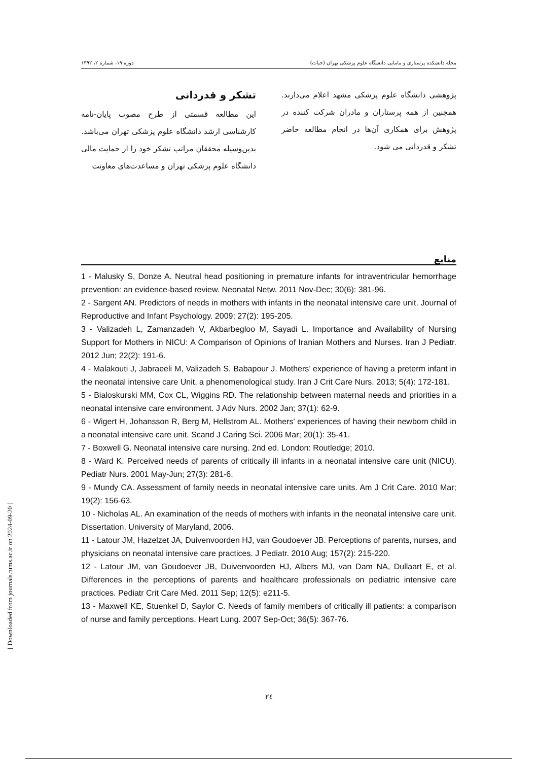مجله دانشکده پرستاری و مامایی دانشگاه علوم پزشکی تهران (حیات) دوره ۱۹، شماره ۲، ۱۳۹۲
تشکر و قدردانی
این مطالعه قسمتی از طرح مصوب پایان-نامه کارشناسی ارشد دانشگاه علوم پزشکی تهران می‌باشد. بدین‌وسیله محققان مراتب تشکر خود را از حمایت مالی دانشگاه علوم پزشکی تهران و مساعدت‌های معاونت
پژوهشی دانشگاه علوم پزشکی مشهد اعلام می‌دارند. همچنین از همه پرستاران و مادران شرکت کننده در پژوهش برای همکاری آن‌ها در انجام مطالعه حاضر تشکر و قدردانی می شود.
منابع
1 - Malusky S, Donze A. Neutral head positioning in premature infants for intraventricular hemorrhage prevention: an evidence-based review. Neonatal Netw. 2011 Nov-Dec; 30(6): 381-96.
2 - Sargent AN. Predictors of needs in mothers with infants in the neonatal intensive care unit. Journal of Reproductive and Infant Psychology. 2009; 27(2): 195-205.
3 - Valizadeh L, Zamanzadeh V, Akbarbegloo M, Sayadi L. Importance and Availability of Nursing Support for Mothers in NICU: A Comparison of Opinions of Iranian Mothers and Nurses. Iran J Pediatr. 2012 Jun; 22(2): 191-6.
4 - Malakouti J, Jabraeeli M, Valizadeh S, Babapour J. Mothers’ experience of having a preterm infant in the neonatal intensive care Unit, a phenomenological study. Iran J Crit Care Nurs. 2013; 5(4): 172-181.
5 - Bialoskurski MM, Cox CL, Wiggins RD. The relationship between maternal needs and priorities in a neonatal intensive care environment. J Adv Nurs. 2002 Jan; 37(1): 62-9.
6 - Wigert H, Johansson R, Berg M, Hellstrom AL. Mothers' experiences of having their newborn child in a neonatal intensive care unit. Scand J Caring Sci. 2006 Mar; 20(1): 35-41.
7 - Boxwell G. Neonatal intensive care nursing. 2nd ed. London: Routledge; 2010.
8 - Ward K. Perceived needs of parents of critically ill infants in a neonatal intensive care unit (NICU). Pediatr Nurs. 2001 May-Jun; 27(3): 281-6.
9 - Mundy CA. Assessment of family needs in neonatal intensive care units. Am J Crit Care. 2010 Mar; 19(2): 156-63.
10 - Nicholas AL. An examination of the needs of mothers with infants in the neonatal intensive care unit. Dissertation. University of Maryland, 2006.
11 - Latour JM, Hazelzet JA, Duivenvoorden HJ, van Goudoever JB. Perceptions of parents, nurses, and physicians on neonatal intensive care practices. J Pediatr. 2010 Aug; 157(2): 215-220.
12 - Latour JM, van Goudoever JB, Duivenvoorden HJ, Albers MJ, van Dam NA, Dullaart E, et al. Differences in the perceptions of parents and healthcare professionals on pediatric intensive care practices. Pediatr Crit Care Med. 2011 Sep; 12(5): e211-5.
13 - Maxwell KE, Stuenkel D, Saylor C. Needs of family members of critically ill patients: a comparison of nurse and family perceptions. Heart Lung. 2007 Sep-Oct; 36(5): 367-76.
۲٤
[ Downloaded from journals.tums.ac.ir on 2024-09-20 ]